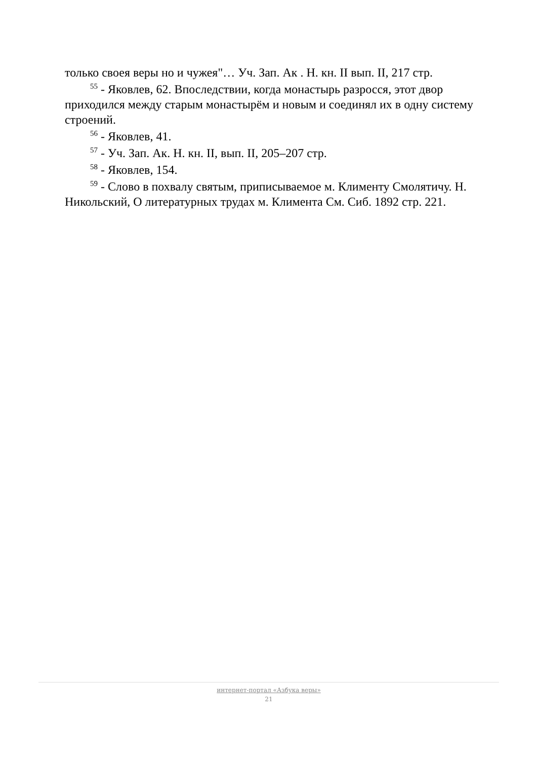только своея веры но и чужея"… Уч. Зап. Ак . Н. кн. II вып. II, 217 стр.
<sup>55</sup> - Яковлев, 62. Впоследствии, когда монастырь разросся, этот двор приходился между старым монастырём и новым и соединял их в одну систему строений.
<sup>56</sup> - Яковлев, 41.
<sup>57</sup> - Уч. Зап. Ак. Н. кн. II, вып. II, 205–207 стр.
<sup>58</sup> - Яковлев, 154.
<sup>59</sup> - Слово в похвалу святым, приписываемое м. Клименту Смолятичу. Н. Никольский, О литературных трудах м. Климента См. Сиб. 1892 стр. 221.
интернет-портал «Азбука веры»
21